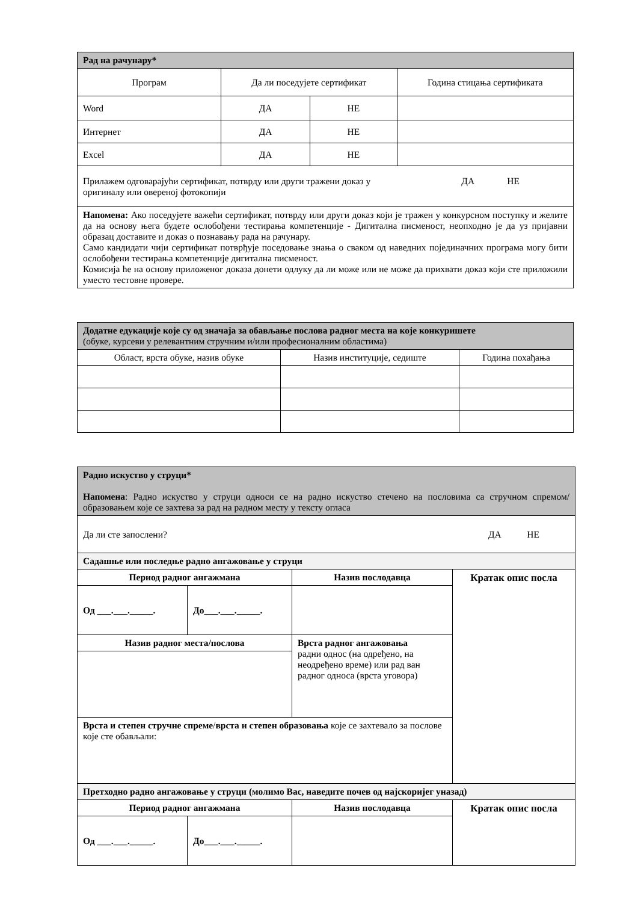| Рад на рачунару* | | | |
| Програм | Да ли поседујете сертификат | | Година стицања сертификата |
| Word | ДА | НЕ | |
| Интернет | ДА | НЕ | |
| Excel | ДА | НЕ | |
| Прилажем одговарајући сертификат, потврду или други тражени доказ у оригиналу или овереној фотокопији ДА НЕ | | | |
| Напомена: Ако поседујете важећи сертификат, потврду или други доказ који је тражен у конкурсном поступку и желите да на основу њега будете ослобођени тестирања компетенције - Дигитална писменост, неопходно је да уз пријавни образац доставите и доказ о познавању рада на рачунару. Само кандидати чији сертификат потврђује поседовање знања о сваком од наведних појединачних програма могу бити ослобођени тестирања компетенције дигитална писменост. Комисија ће на основу приложеног доказа донети одлуку да ли може или не може да прихвати доказ који сте приложили уместо тестовне провере. | | | |
| Додатне едукације које су од значаја за обављање послова радног места на које конкуришете (обуке, курсеви у релевантним стручним и/или професионалним областима) | | |
| Област, врста обуке, назив обуке | Назив институције, седиште | Година похађања |
| Радно искуство у струци* Напомена : Радно искуство у струци односи се на радно искуство стечено на пословима са стручном спремом/образовањем које се захтева за рад на радном месту у тексту огласа | | | |
| Да ли сте запослени? ДА НЕ | | | |
| Садашње или последње радно ангажовање у струци | | | |
| Период радног ангажмана | | Назив послодавца | Кратак опис посла |
| Од ___.___._____. | До___.___._____. | | |
| Назив радног места/послова | | Врста радног ангажовања радни однос (на одређено, на неодређено време) или рад ван радног односа (врста уговора) | |
| Врста и степен стручне спреме / врста и степен образовања које се захтевало за послове које сте обављали: | | | |
| Претходно радно ангажовање у струци (молимо Вас, наведите почев од најскоријег уназад) | | | |
| Период радног ангажмана | | Назив послодавца | Кратак опис посла |
| Од ___.___._____. | До___.___._____. | | |